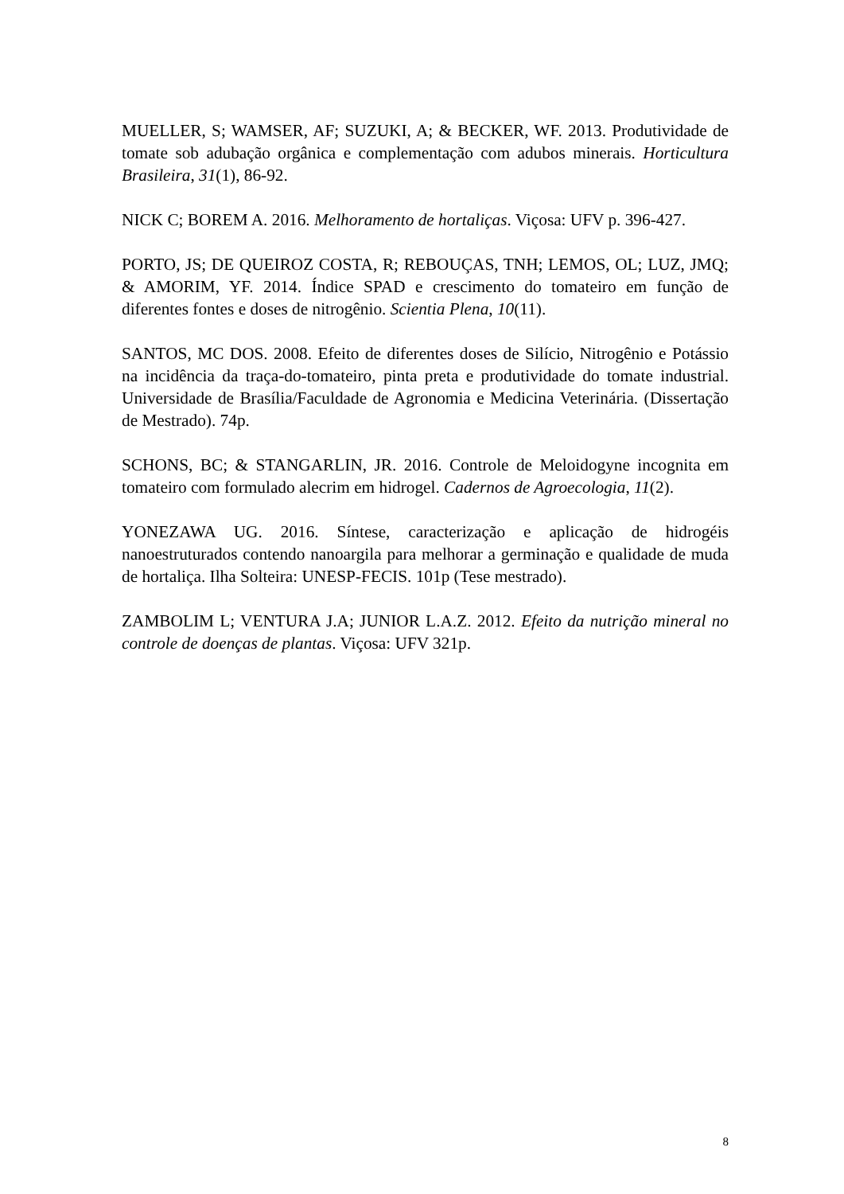MUELLER, S; WAMSER, AF; SUZUKI, A; & BECKER, WF. 2013. Produtividade de tomate sob adubação orgânica e complementação com adubos minerais. Horticultura Brasileira, 31(1), 86-92.
NICK C; BOREM A. 2016. Melhoramento de hortaliças. Viçosa: UFV p. 396-427.
PORTO, JS; DE QUEIROZ COSTA, R; REBOUÇAS, TNH; LEMOS, OL; LUZ, JMQ; & AMORIM, YF. 2014. Índice SPAD e crescimento do tomateiro em função de diferentes fontes e doses de nitrogênio. Scientia Plena, 10(11).
SANTOS, MC DOS. 2008. Efeito de diferentes doses de Silício, Nitrogênio e Potássio na incidência da traça-do-tomateiro, pinta preta e produtividade do tomate industrial. Universidade de Brasília/Faculdade de Agronomia e Medicina Veterinária. (Dissertação de Mestrado). 74p.
SCHONS, BC; & STANGARLIN, JR. 2016. Controle de Meloidogyne incognita em tomateiro com formulado alecrim em hidrogel. Cadernos de Agroecologia, 11(2).
YONEZAWA UG. 2016. Síntese, caracterização e aplicação de hidrogéis nanoestruturados contendo nanoargila para melhorar a germinação e qualidade de muda de hortaliça. Ilha Solteira: UNESP-FECIS. 101p (Tese mestrado).
ZAMBOLIM L; VENTURA J.A; JUNIOR L.A.Z. 2012. Efeito da nutrição mineral no controle de doenças de plantas. Viçosa: UFV 321p.
8